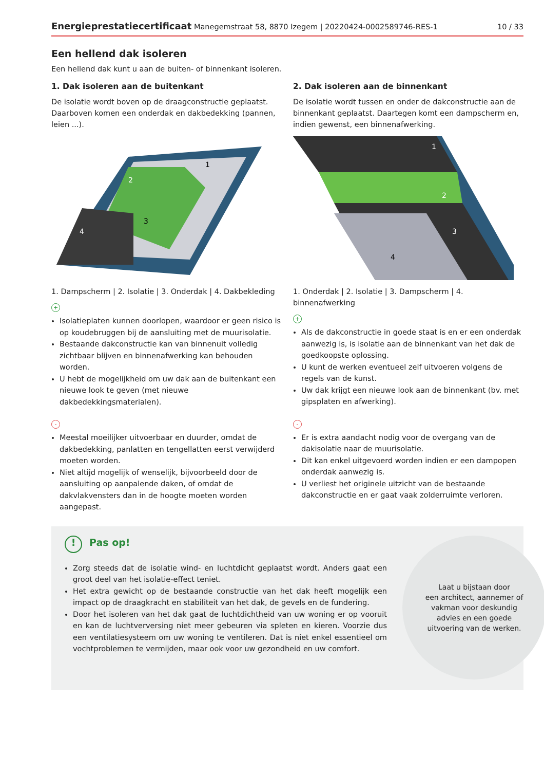Energieprestatiecertificaat Manegemstraat 58, 8870 Izegem | 20220424-0002589746-RES-1 10 / 33
Een hellend dak isoleren
Een hellend dak kunt u aan de buiten- of binnenkant isoleren.
1. Dak isoleren aan de buitenkant
De isolatie wordt boven op de draagconstructie geplaatst. Daarboven komen een onderdak en dakbedekking (pannen, leien ...).
2
1
3
4
1. Dampscherm | 2. Isolatie | 3. Onderdak | 4. Dakbekleding
+
Isolatieplaten kunnen doorlopen, waardoor er geen risico is op koudebruggen bij de aansluiting met de muurisolatie.
Bestaande dakconstructie kan van binnenuit volledig zichtbaar blijven en binnenafwerking kan behouden worden.
U hebt de mogelijkheid om uw dak aan de buitenkant een nieuwe look te geven (met nieuwe dakbedekkingsmaterialen).
-
Meestal moeilijker uitvoerbaar en duurder, omdat de dakbedekking, panlatten en tengellatten eerst verwijderd moeten worden.
Niet altijd mogelijk of wenselijk, bijvoorbeeld door de aansluiting op aanpalende daken, of omdat de dakvlakvensters dan in de hoogte moeten worden aangepast.
2. Dak isoleren aan de binnenkant
De isolatie wordt tussen en onder de dakconstructie aan de binnenkant geplaatst. Daartegen komt een dampscherm en, indien gewenst, een binnenafwerking.
1
2
3
4
1. Onderdak | 2. Isolatie | 3. Dampscherm | 4. binnenafwerking
+
Als de dakconstructie in goede staat is en er een onderdak aanwezig is, is isolatie aan de binnenkant van het dak de goedkoopste oplossing.
U kunt de werken eventueel zelf uitvoeren volgens de regels van de kunst.
Uw dak krijgt een nieuwe look aan de binnenkant (bv. met gipsplaten en afwerking).
-
Er is extra aandacht nodig voor de overgang van de dakisolatie naar de muurisolatie.
Dit kan enkel uitgevoerd worden indien er een dampopen onderdak aanwezig is.
U verliest het originele uitzicht van de bestaande dakconstructie en er gaat vaak zolderruimte verloren.
! Pas op!
Zorg steeds dat de isolatie wind- en luchtdicht geplaatst wordt. Anders gaat een groot deel van het isolatie-effect teniet.
Het extra gewicht op de bestaande constructie van het dak heeft mogelijk een impact op de draagkracht en stabiliteit van het dak, de gevels en de fundering.
Door het isoleren van het dak gaat de luchtdichtheid van uw woning er op vooruit en kan de luchtverversing niet meer gebeuren via spleten en kieren. Voorzie dus een ventilatiesysteem om uw woning te ventileren. Dat is niet enkel essentieel om vochtproblemen te vermijden, maar ook voor uw gezondheid en uw comfort.
Laat u bijstaan door
een architect, aannemer of
vakman voor deskundig
advies en een goede
uitvoering van de werken.